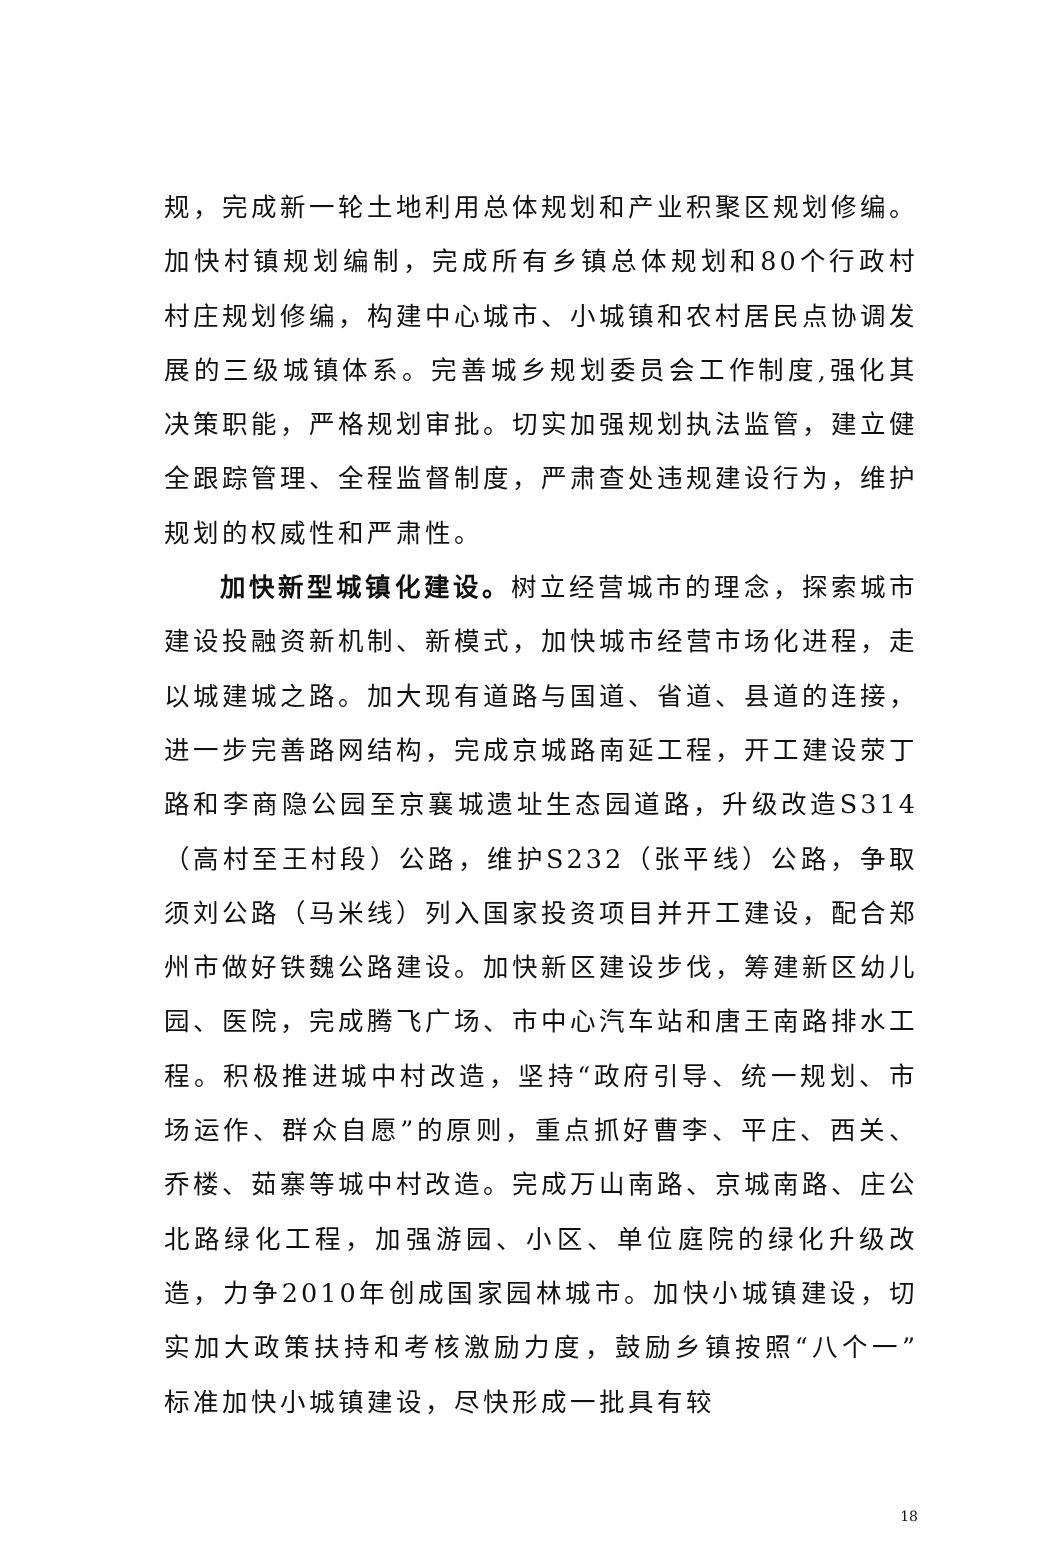规，完成新一轮土地利用总体规划和产业积聚区规划修编。加快村镇规划编制，完成所有乡镇总体规划和80个行政村村庄规划修编，构建中心城市、小城镇和农村居民点协调发展的三级城镇体系。完善城乡规划委员会工作制度,强化其决策职能，严格规划审批。切实加强规划执法监管，建立健全跟踪管理、全程监督制度，严肃查处违规建设行为，维护规划的权威性和严肃性。
加快新型城镇化建设。树立经营城市的理念，探索城市建设投融资新机制、新模式，加快城市经营市场化进程，走以城建城之路。加大现有道路与国道、省道、县道的连接，进一步完善路网结构，完成京城路南延工程，开工建设荥丁路和李商隐公园至京襄城遗址生态园道路，升级改造S314（高村至王村段）公路，维护S232（张平线）公路，争取须刘公路（马米线）列入国家投资项目并开工建设，配合郑州市做好铁魏公路建设。加快新区建设步伐，筹建新区幼儿园、医院，完成腾飞广场、市中心汽车站和唐王南路排水工程。积极推进城中村改造，坚持“政府引导、统一规划、市场运作、群众自愿”的原则，重点抓好曹李、平庄、西关、乔楼、茹寨等城中村改造。完成万山南路、京城南路、庄公北路绿化工程，加强游园、小区、单位庭院的绿化升级改造，力争2010年创成国家园林城市。加快小城镇建设，切实加大政策扶持和考核激励力度，鼓励乡镇按照“八个一”标准加快小城镇建设，尽快形成一批具有较
18